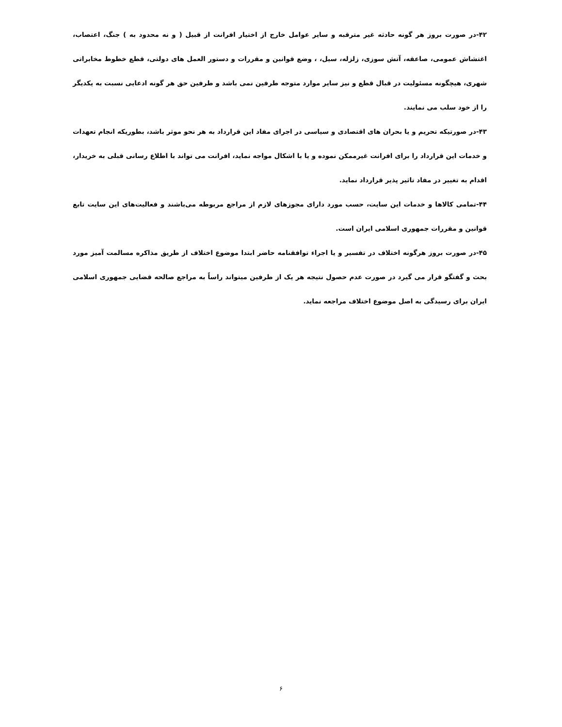۴۲-در صورت بروز هر گونه حادثه غیر مترقبه و سایر عوامل خارج از اختیار افرانت از قبیل ( و نه محدود به ) جنگ، اعتصاب، اغتشاش عمومی، صاعقه، آتش سوزی، زلزله، سیل، ، وضع قوانین و مقررات و دستور العمل های دولتی، قطع خطوط مخابراتی شهری، هیچگونه مسئولیت در قبال قطع و نیز سایر موارد متوجه طرفین نمی باشد و طرفین حق هر گونه ادعایی نسبت به یکدیگر را از خود سلب می نمایند.
۴۳-در صورتیکه تحریم و یا بحران های اقتصادی و سیاسی در اجرای مفاد این قرارداد به هر نحو موثر باشد، بطوریکه انجام تعهدات و خدمات این قرارداد را برای افرانت غیرممکن نموده و یا با اشکال مواجه نماید، افرانت می تواند با اطلاع رسانی قبلی به خریدار، اقدام به تغییر در مفاد تاثیر پذیر قرارداد نماید.
۴۴-تمامی کالاها و خدمات این سایت، حسب مورد دارای مجوزهای لازم از مراجع مربوطه می‌باشند و فعالیت‌های این سایت تابع قوانین و مقررات جمهوری اسلامی ایران است.
۴۵-در صورت بروز هرگونه اختلاف در تفسیر و یا اجراء توافقنامه حاضر ابتدا موضوع اختلاف از طریق مذاکره مسالمت آمیز مورد بحث و گفتگو قرار می گیرد در صورت عدم حصول نتیجه هر یک از طرفین میتواند راساً به مراجع صالحه قضایی جمهوری اسلامی ایران برای رسیدگی به اصل موضوع اختلاف مراجعه نماید.
۶